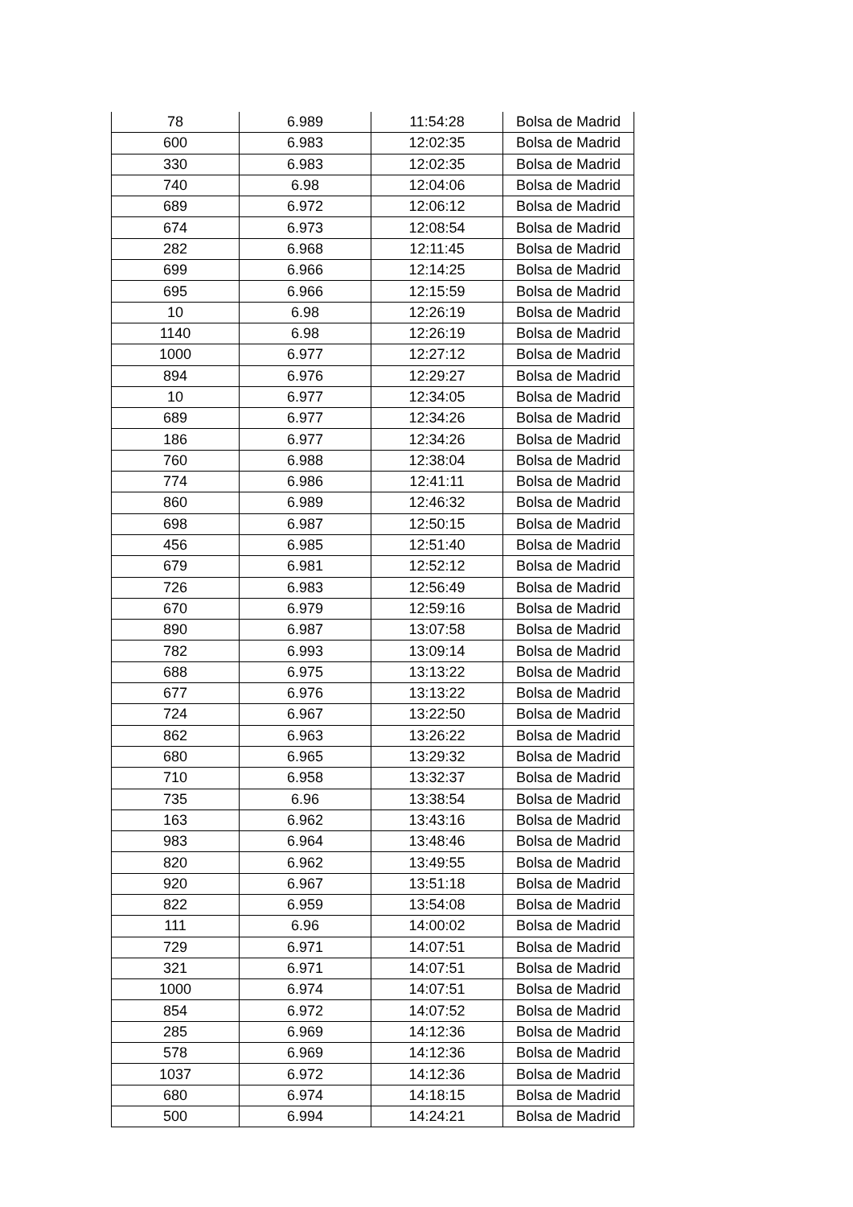| 78 | 6.989 | 11:54:28 | Bolsa de Madrid |
| 600 | 6.983 | 12:02:35 | Bolsa de Madrid |
| 330 | 6.983 | 12:02:35 | Bolsa de Madrid |
| 740 | 6.98 | 12:04:06 | Bolsa de Madrid |
| 689 | 6.972 | 12:06:12 | Bolsa de Madrid |
| 674 | 6.973 | 12:08:54 | Bolsa de Madrid |
| 282 | 6.968 | 12:11:45 | Bolsa de Madrid |
| 699 | 6.966 | 12:14:25 | Bolsa de Madrid |
| 695 | 6.966 | 12:15:59 | Bolsa de Madrid |
| 10 | 6.98 | 12:26:19 | Bolsa de Madrid |
| 1140 | 6.98 | 12:26:19 | Bolsa de Madrid |
| 1000 | 6.977 | 12:27:12 | Bolsa de Madrid |
| 894 | 6.976 | 12:29:27 | Bolsa de Madrid |
| 10 | 6.977 | 12:34:05 | Bolsa de Madrid |
| 689 | 6.977 | 12:34:26 | Bolsa de Madrid |
| 186 | 6.977 | 12:34:26 | Bolsa de Madrid |
| 760 | 6.988 | 12:38:04 | Bolsa de Madrid |
| 774 | 6.986 | 12:41:11 | Bolsa de Madrid |
| 860 | 6.989 | 12:46:32 | Bolsa de Madrid |
| 698 | 6.987 | 12:50:15 | Bolsa de Madrid |
| 456 | 6.985 | 12:51:40 | Bolsa de Madrid |
| 679 | 6.981 | 12:52:12 | Bolsa de Madrid |
| 726 | 6.983 | 12:56:49 | Bolsa de Madrid |
| 670 | 6.979 | 12:59:16 | Bolsa de Madrid |
| 890 | 6.987 | 13:07:58 | Bolsa de Madrid |
| 782 | 6.993 | 13:09:14 | Bolsa de Madrid |
| 688 | 6.975 | 13:13:22 | Bolsa de Madrid |
| 677 | 6.976 | 13:13:22 | Bolsa de Madrid |
| 724 | 6.967 | 13:22:50 | Bolsa de Madrid |
| 862 | 6.963 | 13:26:22 | Bolsa de Madrid |
| 680 | 6.965 | 13:29:32 | Bolsa de Madrid |
| 710 | 6.958 | 13:32:37 | Bolsa de Madrid |
| 735 | 6.96 | 13:38:54 | Bolsa de Madrid |
| 163 | 6.962 | 13:43:16 | Bolsa de Madrid |
| 983 | 6.964 | 13:48:46 | Bolsa de Madrid |
| 820 | 6.962 | 13:49:55 | Bolsa de Madrid |
| 920 | 6.967 | 13:51:18 | Bolsa de Madrid |
| 822 | 6.959 | 13:54:08 | Bolsa de Madrid |
| 111 | 6.96 | 14:00:02 | Bolsa de Madrid |
| 729 | 6.971 | 14:07:51 | Bolsa de Madrid |
| 321 | 6.971 | 14:07:51 | Bolsa de Madrid |
| 1000 | 6.974 | 14:07:51 | Bolsa de Madrid |
| 854 | 6.972 | 14:07:52 | Bolsa de Madrid |
| 285 | 6.969 | 14:12:36 | Bolsa de Madrid |
| 578 | 6.969 | 14:12:36 | Bolsa de Madrid |
| 1037 | 6.972 | 14:12:36 | Bolsa de Madrid |
| 680 | 6.974 | 14:18:15 | Bolsa de Madrid |
| 500 | 6.994 | 14:24:21 | Bolsa de Madrid |